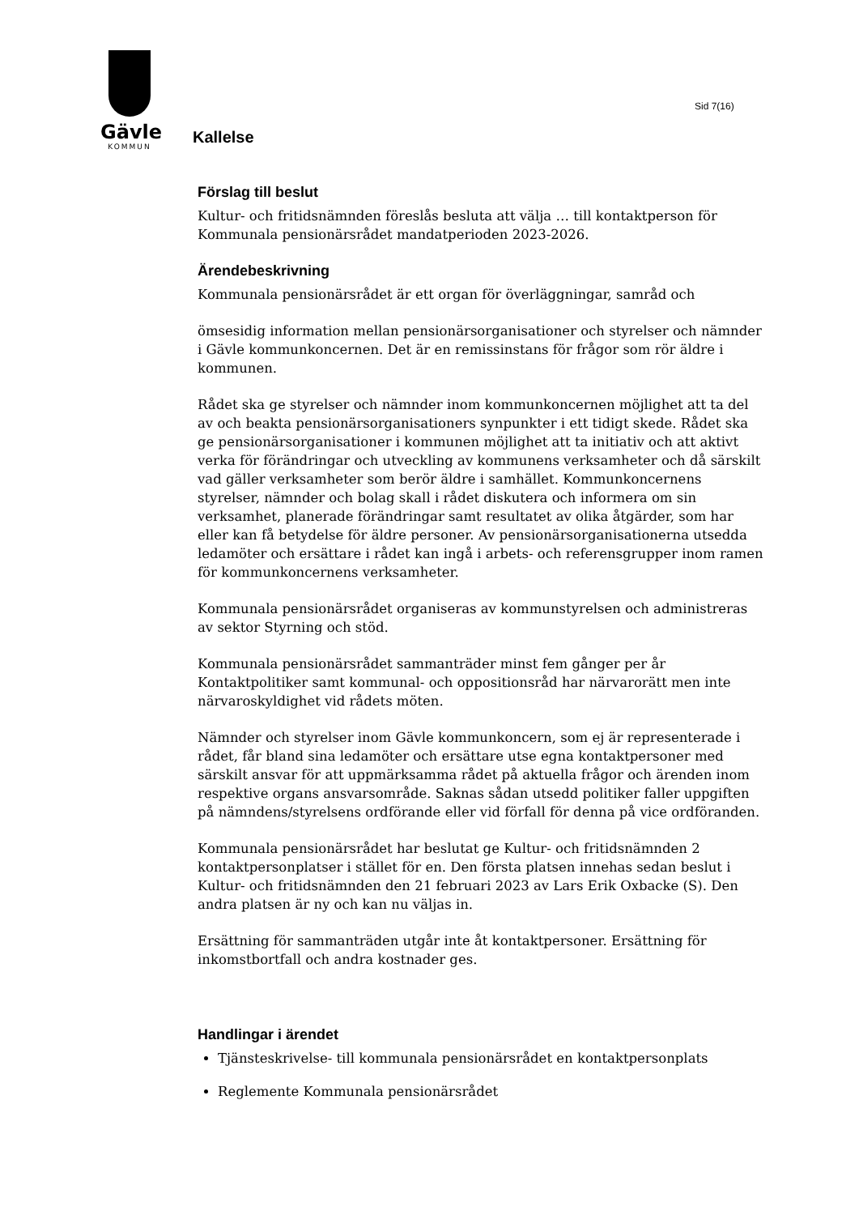Gävle
KOMMUN
Sid 7(16)
Kallelse
Förslag till beslut
Kultur- och fritidsnämnden föreslås besluta att välja … till kontaktperson för Kommunala pensionärsrådet mandatperioden 2023-2026.
Ärendebeskrivning
Kommunala pensionärsrådet är ett organ för överläggningar, samråd och
ömsesidig information mellan pensionärsorganisationer och styrelser och nämnder i Gävle kommunkoncernen. Det är en remissinstans för frågor som rör äldre i kommunen.
Rådet ska ge styrelser och nämnder inom kommunkoncernen möjlighet att ta del av och beakta pensionärsorganisationers synpunkter i ett tidigt skede. Rådet ska ge pensionärsorganisationer i kommunen möjlighet att ta initiativ och att aktivt verka för förändringar och utveckling av kommunens verksamheter och då särskilt vad gäller verksamheter som berör äldre i samhället. Kommunkoncernens styrelser, nämnder och bolag skall i rådet diskutera och informera om sin verksamhet, planerade förändringar samt resultatet av olika åtgärder, som har eller kan få betydelse för äldre personer. Av pensionärsorganisationerna utsedda ledamöter och ersättare i rådet kan ingå i arbets- och referensgrupper inom ramen för kommunkoncernens verksamheter.
Kommunala pensionärsrådet organiseras av kommunstyrelsen och administreras av sektor Styrning och stöd.
Kommunala pensionärsrådet sammanträder minst fem gånger per år Kontaktpolitiker samt kommunal- och oppositionsråd har närvarorätt men inte närvaroskyldighet vid rådets möten.
Nämnder och styrelser inom Gävle kommunkoncern, som ej är representerade i rådet, får bland sina ledamöter och ersättare utse egna kontaktpersoner med särskilt ansvar för att uppmärksamma rådet på aktuella frågor och ärenden inom respektive organs ansvarsområde. Saknas sådan utsedd politiker faller uppgiften på nämndens/styrelsens ordförande eller vid förfall för denna på vice ordföranden.
Kommunala pensionärsrådet har beslutat ge Kultur- och fritidsnämnden 2 kontaktpersonplatser i stället för en. Den första platsen innehas sedan beslut i Kultur- och fritidsnämnden den 21 februari 2023 av Lars Erik Oxbacke (S). Den andra platsen är ny och kan nu väljas in.
Ersättning för sammanträden utgår inte åt kontaktpersoner. Ersättning för inkomstbortfall och andra kostnader ges.
Handlingar i ärendet
Tjänsteskrivelse- till kommunala pensionärsrådet en kontaktpersonplats
Reglemente Kommunala pensionärsrådet